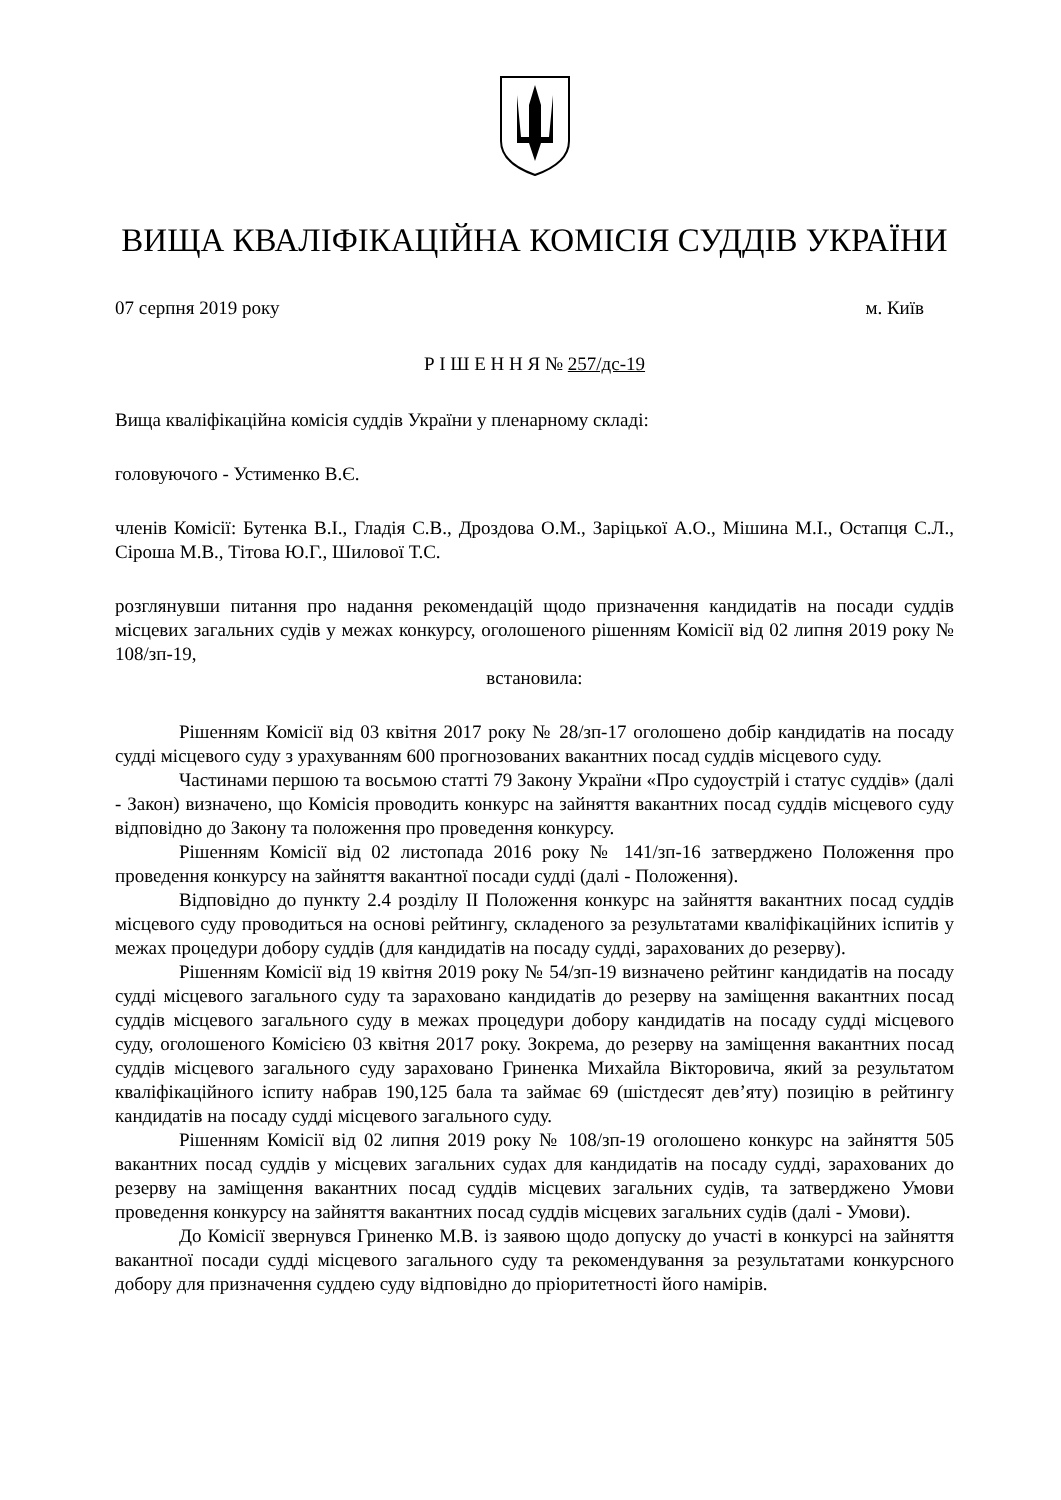ВИЩА КВАЛІФІКАЦІЙНА КОМІСІЯ СУДДІВ УКРАЇНИ
07 серпня 2019 року м. Київ
Р І Ш Е Н Н Я № 257/дс-19
Вища кваліфікаційна комісія суддів України у пленарному складі:
головуючого - Устименко В.Є.
членів Комісії: Бутенка В.І., Гладія С.В., Дроздова О.М., Заріцької А.О., Мішина М.І., Остапця С.Л., Сіроша М.В., Тітова Ю.Г., Шилової Т.С.
розглянувши питання про надання рекомендацій щодо призначення кандидатів на посади суддів місцевих загальних судів у межах конкурсу, оголошеного рішенням Комісії від 02 липня 2019 року № 108/зп-19,
встановила:
Рішенням Комісії від 03 квітня 2017 року № 28/зп-17 оголошено добір кандидатів на посаду судді місцевого суду з урахуванням 600 прогнозованих вакантних посад суддів місцевого суду.
Частинами першою та восьмою статті 79 Закону України «Про судоустрій і статус суддів» (далі - Закон) визначено, що Комісія проводить конкурс на зайняття вакантних посад суддів місцевого суду відповідно до Закону та положення про проведення конкурсу.
Рішенням Комісії від 02 листопада 2016 року № 141/зп-16 затверджено Положення про проведення конкурсу на зайняття вакантної посади судді (далі - Положення).
Відповідно до пункту 2.4 розділу ІІ Положення конкурс на зайняття вакантних посад суддів місцевого суду проводиться на основі рейтингу, складеного за результатами кваліфікаційних іспитів у межах процедури добору суддів (для кандидатів на посаду судді, зарахованих до резерву).
Рішенням Комісії від 19 квітня 2019 року № 54/зп-19 визначено рейтинг кандидатів на посаду судді місцевого загального суду та зараховано кандидатів до резерву на заміщення вакантних посад суддів місцевого загального суду в межах процедури добору кандидатів на посаду судді місцевого суду, оголошеного Комісією 03 квітня 2017 року. Зокрема, до резерву на заміщення вакантних посад суддів місцевого загального суду зараховано Гриненка Михайла Вікторовича, який за результатом кваліфікаційного іспиту набрав 190,125 бала та займає 69 (шістдесят дев’яту) позицію в рейтингу кандидатів на посаду судді місцевого загального суду.
Рішенням Комісії від 02 липня 2019 року № 108/зп-19 оголошено конкурс на зайняття 505 вакантних посад суддів у місцевих загальних судах для кандидатів на посаду судді, зарахованих до резерву на заміщення вакантних посад суддів місцевих загальних судів, та затверджено Умови проведення конкурсу на зайняття вакантних посад суддів місцевих загальних судів (далі - Умови).
До Комісії звернувся Гриненко М.В. із заявою щодо допуску до участі в конкурсі на зайняття вакантної посади судді місцевого загального суду та рекомендування за результатами конкурсного добору для призначення суддею суду відповідно до пріоритетності його намірів.